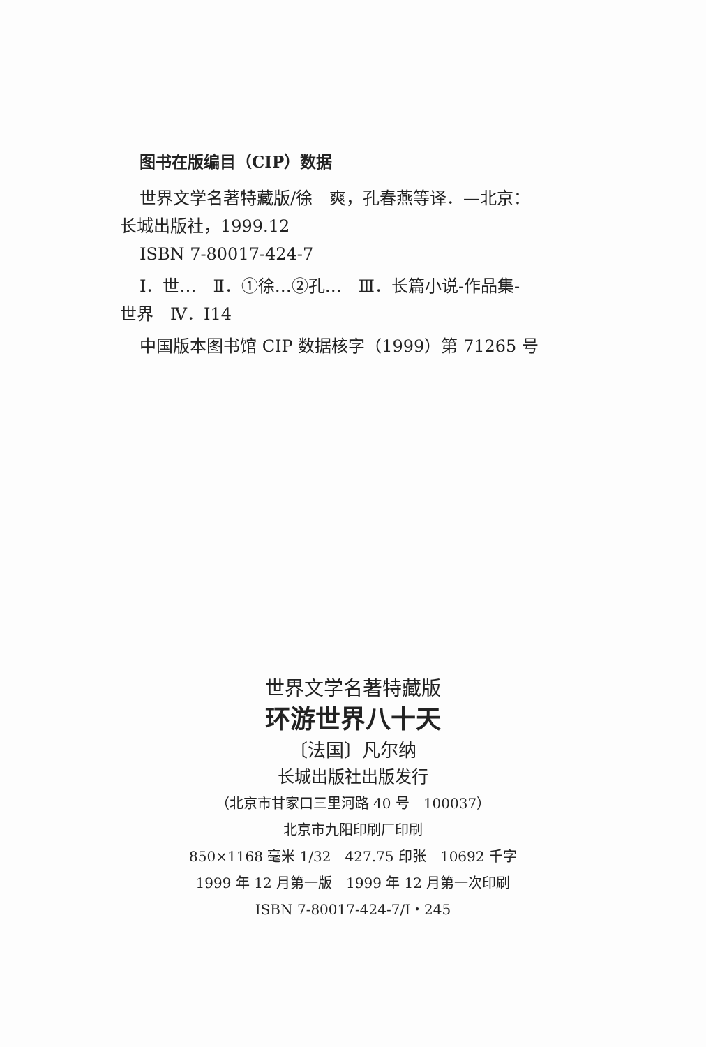图书在版编目（CIP）数据
世界文学名著特藏版/徐　爽，孔春燕等译．—北京：
长城出版社，1999.12
ISBN 7-80017-424-7
Ⅰ．世…　Ⅱ．①徐…②孔…　Ⅲ．长篇小说-作品集-
世界　Ⅳ．I14
中国版本图书馆 CIP 数据核字（1999）第 71265 号
世界文学名著特藏版
环游世界八十天
〔法国〕凡尔纳
长城出版社出版发行
（北京市甘家口三里河路 40 号　100037）
北京市九阳印刷厂印刷
850×1168 毫米 1/32　427.75 印张　10692 千字
1999 年 12 月第一版　1999 年 12 月第一次印刷
ISBN 7-80017-424-7/I・245